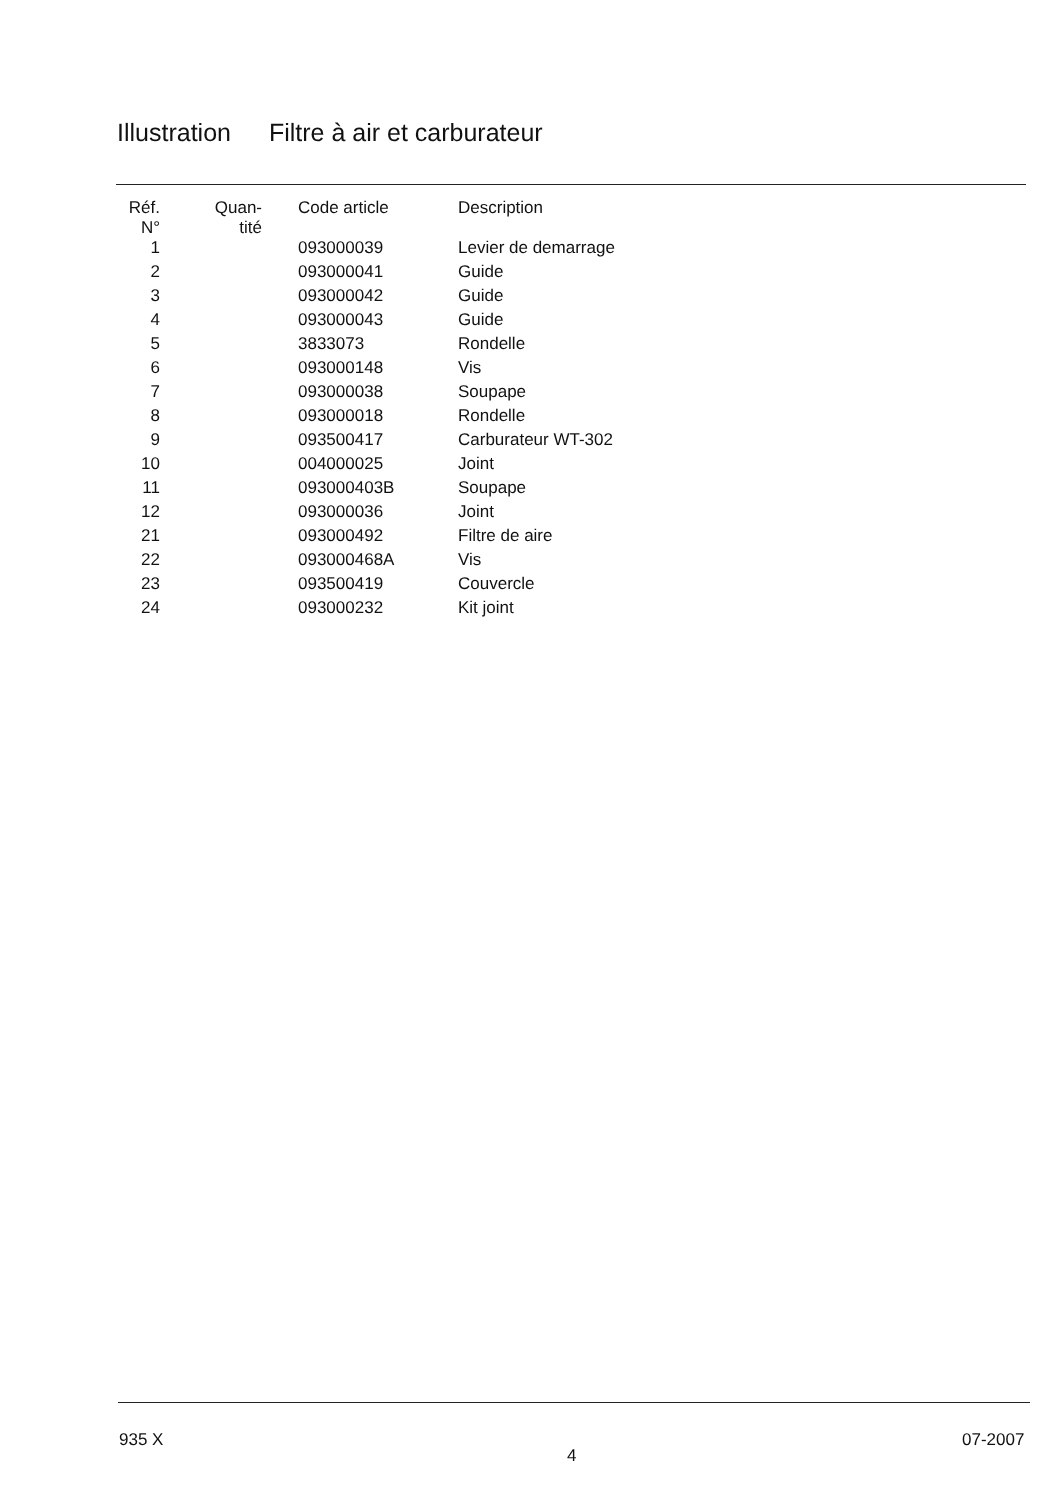Illustration Filtre à air et carburateur
| Réf. N° | Quan- tité | Code article | Description |
| --- | --- | --- | --- |
| 1 | | 093000039 | Levier de demarrage |
| 2 | | 093000041 | Guide |
| 3 | | 093000042 | Guide |
| 4 | | 093000043 | Guide |
| 5 | | 3833073 | Rondelle |
| 6 | | 093000148 | Vis |
| 7 | | 093000038 | Soupape |
| 8 | | 093000018 | Rondelle |
| 9 | | 093500417 | Carburateur WT-302 |
| 10 | | 004000025 | Joint |
| 11 | | 093000403B | Soupape |
| 12 | | 093000036 | Joint |
| 21 | | 093000492 | Filtre de aire |
| 22 | | 093000468A | Vis |
| 23 | | 093500419 | Couvercle |
| 24 | | 093000232 | Kit joint |
935 X
4
07-2007